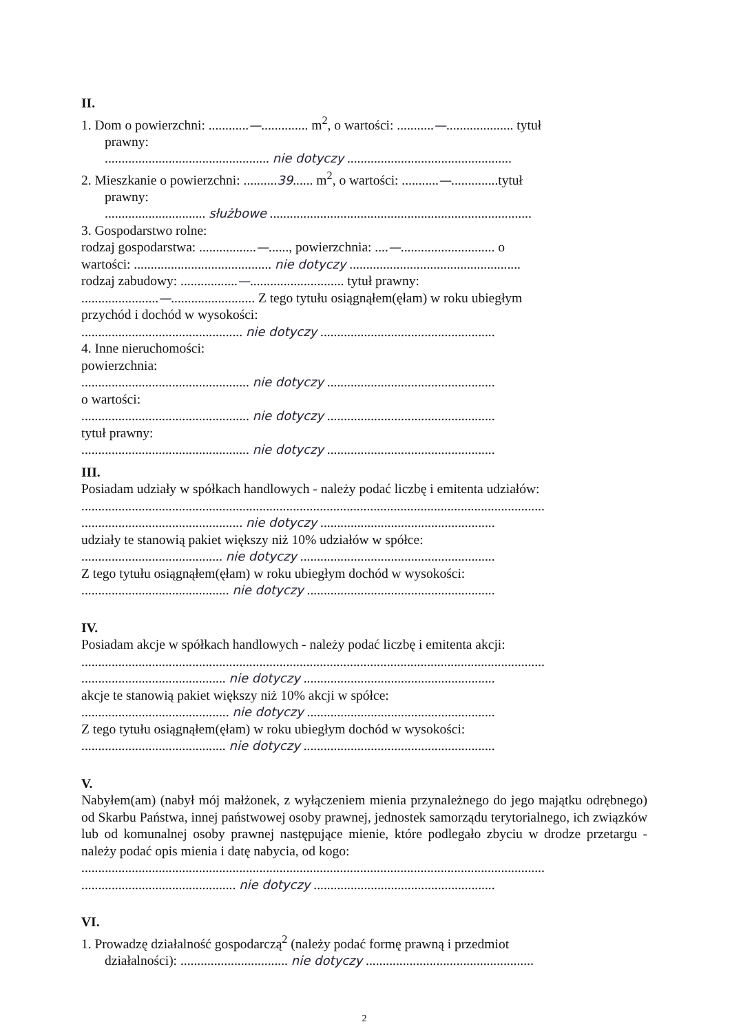II.
1. Dom o powierzchni: ............—.............. m<sup>2</sup>, o wartości: ...........—.................... tytuł
prawny:
................................................. nie dotyczy .................................................
2. Mieszkanie o powierzchni: ..........39...... m<sup>2</sup>, o wartości: ...........—..............tytuł
prawny:
.............................. służbowe ..............................................................................
3. Gospodarstwo rolne:
rodzaj gospodarstwa: .................—......, powierzchnia: ....—............................ o
wartości: ......................................... nie dotyczy ...................................................
rodzaj zabudowy: .................—............................ tytuł prawny:
.......................—......................... Z tego tytułu osiągnąłem(ęłam) w roku ubiegłym
przychód i dochód w wysokości:
................................................ nie dotyczy ....................................................
4. Inne nieruchomości:
powierzchnia:
.................................................. nie dotyczy ..................................................
o wartości:
.................................................. nie dotyczy ..................................................
tytuł prawny:
.................................................. nie dotyczy ..................................................
III.
Posiadam udziały w spółkach handlowych - należy podać liczbę i emitenta udziałów:
..........................................................................................................................................
................................................ nie dotyczy ....................................................
udziały te stanowią pakiet większy niż 10% udziałów w spółce:
.......................................... nie dotyczy ..........................................................
Z tego tytułu osiągnąłem(ęłam) w roku ubiegłym dochód w wysokości:
............................................ nie dotyczy ........................................................
IV.
Posiadam akcje w spółkach handlowych - należy podać liczbę i emitenta akcji:
..........................................................................................................................................
........................................... nie dotyczy .........................................................
akcje te stanowią pakiet większy niż 10% akcji w spółce:
............................................ nie dotyczy ........................................................
Z tego tytułu osiągnąłem(ęłam) w roku ubiegłym dochód w wysokości:
........................................... nie dotyczy .........................................................
V.
Nabyłem(am) (nabył mój małżonek, z wyłączeniem mienia przynależnego do jego majątku odrębnego) od Skarbu Państwa, innej państwowej osoby prawnej, jednostek samorządu terytorialnego, ich związków lub od komunalnej osoby prawnej następujące mienie, które podlegało zbyciu w drodze przetargu - należy podać opis mienia i datę nabycia, od kogo:
..........................................................................................................................................
.............................................. nie dotyczy ......................................................
VI.
1. Prowadzę działalność gospodarczą<sup>2</sup> (należy podać formę prawną i przedmiot
działalności): ................................ nie dotyczy ..................................................
2